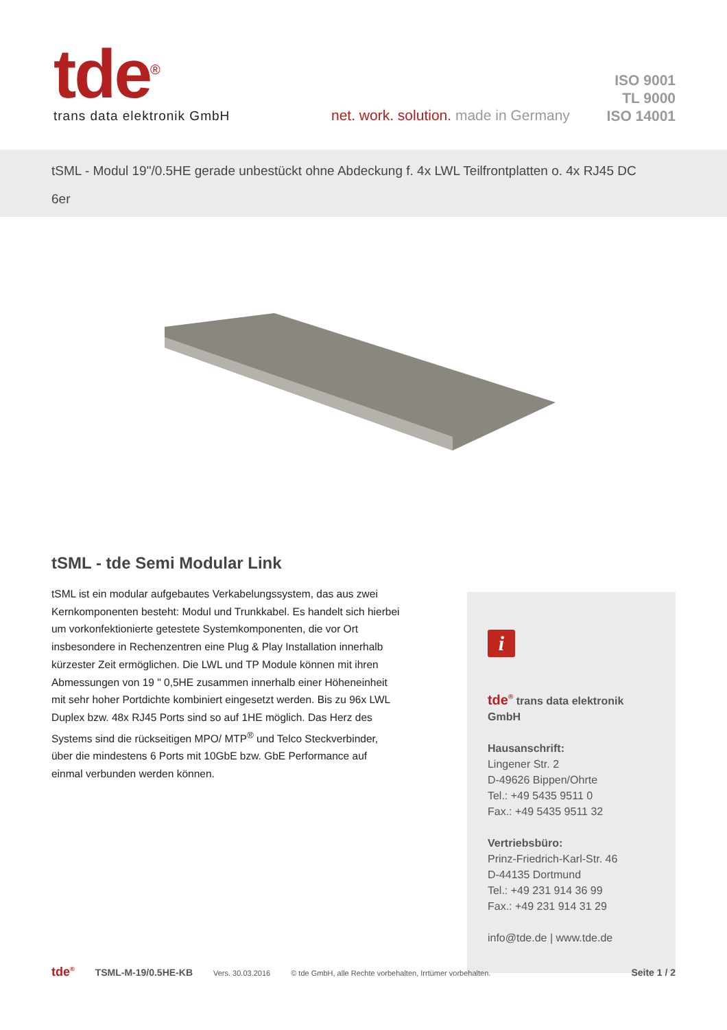tde<sup>®</sup>
trans data elektronik GmbH
net. work. solution. made in Germany
ISO 9001
TL 9000
ISO 14001
tSML - Modul 19"/0.5HE gerade unbestückt ohne Abdeckung f. 4x LWL Teilfrontplatten o. 4x RJ45 DC
6er
tSML - tde Semi Modular Link
tSML ist ein modular aufgebautes Verkabelungssystem, das aus zwei Kernkomponenten besteht: Modul und Trunkkabel. Es handelt sich hierbei um vorkonfektionierte getestete Systemkomponenten, die vor Ort insbesondere in Rechenzentren eine Plug & Play Installation innerhalb kürzester Zeit ermöglichen. Die LWL und TP Module können mit ihren Abmessungen von 19 " 0,5HE zusammen innerhalb einer Höheneinheit mit sehr hoher Portdichte kombiniert eingesetzt werden. Bis zu 96x LWL Duplex bzw. 48x RJ45 Ports sind so auf 1HE möglich. Das Herz des Systems sind die rückseitigen MPO/ MTP<sup>®</sup> und Telco Steckverbinder, über die mindestens 6 Ports mit 10GbE bzw. GbE Performance auf einmal verbunden werden können.
i
tde<sup>®</sup> trans data elektronik GmbH
Hausanschrift:
Lingener Str. 2
D-49626 Bippen/Ohrte
Tel.: +49 5435 9511 0
Fax.: +49 5435 9511 32
Vertriebsbüro:
Prinz-Friedrich-Karl-Str. 46
D-44135 Dortmund
Tel.: +49 231 914 36 99
Fax.: +49 231 914 31 29
info@tde.de | www.tde.de
tde<sup>®</sup> TSML-M-19/0.5HE-KB Vers. 30.03.2016 © tde GmbH, alle Rechte vorbehalten, Irrtümer vorbehalten. Seite 1 / 2